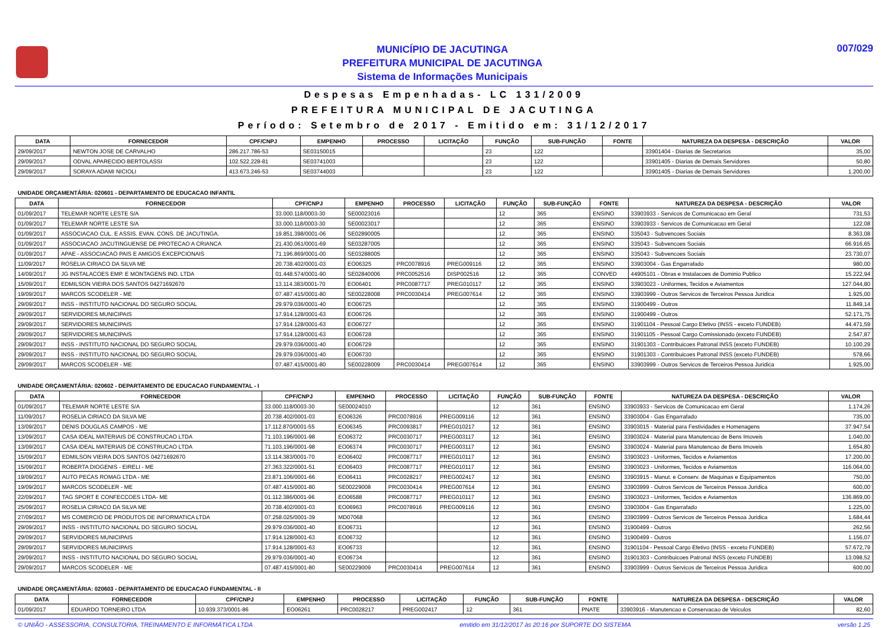MUNICÍPIO DE JACUTINGA
PREFEITURA MUNICIPAL DE JACUTINGA
Sistema de Informações Municipais
007/029
Despesas Empenhadas- LC 131/2009
PREFEITURA MUNICIPAL DE JACUTINGA
Período: Setembro de 2017 - Emitido em: 31/12/2017
| DATA | FORNECEDOR | CPF/CNPJ | EMPENHO | PROCESSO | LICITAÇÃO | FUNÇÃO | SUB-FUNÇÃO | FONTE | NATUREZA DA DESPESA - DESCRIÇÃO | VALOR |
| --- | --- | --- | --- | --- | --- | --- | --- | --- | --- | --- |
| 29/09/2017 | NEWTON JOSE DE CARVALHO | 286.217.786-53 | SE03150015 | | | 23 | 122 | | 33901404 - Diarias de Secretarios | 35,00 |
| 29/09/2017 | ODVAL APARECIDO BERTOLASSI | 102.522.228-81 | SE03741003 | | | 23 | 122 | | 33901405 - Diarias de Demais Servidores | 50,80 |
| 29/09/2017 | SORAYA ADAMI NICIOLI | 413.673.246-53 | SE03744003 | | | 23 | 122 | | 33901405 - Diarias de Demais Servidores | 1.200,00 |
UNIDADE ORÇAMENTÁRIA: 020601 - DEPARTAMENTO DE EDUCACAO INFANTIL
| DATA | FORNECEDOR | CPF/CNPJ | EMPENHO | PROCESSO | LICITAÇÃO | FUNÇÃO | SUB-FUNÇÃO | FONTE | NATUREZA DA DESPESA - DESCRIÇÃO | VALOR |
| --- | --- | --- | --- | --- | --- | --- | --- | --- | --- | --- |
| 01/09/2017 | TELEMAR NORTE LESTE S/A | 33.000.118/0003-30 | SE00023016 | | | 12 | 365 | ENSINO | 33903933 - Servicos de Comunicacao em Geral | 731,53 |
| 01/09/2017 | TELEMAR NORTE LESTE S/A | 33.000.118/0003-30 | SE00023017 | | | 12 | 365 | ENSINO | 33903933 - Servicos de Comunicacao em Geral | 122,08 |
| 01/09/2017 | ASSOCIACAO CUL. E ASSIS. EVAN. CONS. DE JACUTINGA. | 19.851.398/0001-06 | SE02890005 | | | 12 | 365 | ENSINO | 335043 - Subvencoes Sociais | 8.363,08 |
| 01/09/2017 | ASSOCIACAO JACUTINGUENSE DE PROTECAO A CRIANCA | 21.430.061/0001-69 | SE03287005 | | | 12 | 365 | ENSINO | 335043 - Subvencoes Sociais | 66.916,65 |
| 01/09/2017 | APAE - ASSOCIACAO PAIS E AMIGOS EXCEPCIONAIS | 71.196.869/0001-00 | SE03288005 | | | 12 | 365 | ENSINO | 335043 - Subvencoes Sociais | 23.730,07 |
| 11/09/2017 | ROSELIA CIRIACO DA SILVA ME | 20.738.402/0001-03 | EO06325 | PRC0078916 | PREG009116 | 12 | 365 | ENSINO | 33903004 - Gas Engarrafado | 980,00 |
| 14/09/2017 | JG INSTALACOES EMP. E MONTAGENS IND. LTDA | 01.448.574/0001-90 | SE02840006 | PRC0052516 | DISP002516 | 12 | 365 | CONVED | 44905101 - Obras e Instalacoes de Dominio Publico | 15.222,94 |
| 15/09/2017 | EDMILSON VIEIRA DOS SANTOS 04271692670 | 13.114.383/0001-70 | EO06401 | PRC0087717 | PREG010117 | 12 | 365 | ENSINO | 33903023 - Uniformes, Tecidos e Aviamentos | 127.044,80 |
| 19/09/2017 | MARCOS SCODELER - ME | 07.487.415/0001-80 | SE00228008 | PRC0030414 | PREG007614 | 12 | 365 | ENSINO | 33903999 - Outros Servicos de Terceiros Pessoa Juridica | 1.925,00 |
| 29/09/2017 | INSS - INSTITUTO NACIONAL DO SEGURO SOCIAL | 29.979.036/0001-40 | EO06725 | | | 12 | 365 | ENSINO | 31900499 - Outros | 11.849,14 |
| 29/09/2017 | SERVIDORES MUNICIPAIS | 17.914.128/0001-63 | EO06726 | | | 12 | 365 | ENSINO | 31900499 - Outros | 52.171,75 |
| 29/09/2017 | SERVIDORES MUNICIPAIS | 17.914.128/0001-63 | EO06727 | | | 12 | 365 | ENSINO | 31901104 - Pessoal Cargo Efetivo (INSS - exceto FUNDEB) | 44.471,59 |
| 29/09/2017 | SERVIDORES MUNICIPAIS | 17.914.128/0001-63 | EO06728 | | | 12 | 365 | ENSINO | 31901105 - Pessoal Cargo Comissionado (exceto FUNDEB) | 2.547,87 |
| 29/09/2017 | INSS - INSTITUTO NACIONAL DO SEGURO SOCIAL | 29.979.036/0001-40 | EO06729 | | | 12 | 365 | ENSINO | 31901303 - Contribuicoes Patronal INSS (exceto FUNDEB) | 10.100,29 |
| 29/09/2017 | INSS - INSTITUTO NACIONAL DO SEGURO SOCIAL | 29.979.036/0001-40 | EO06730 | | | 12 | 365 | ENSINO | 31901303 - Contribuicoes Patronal INSS (exceto FUNDEB) | 578,66 |
| 29/09/2017 | MARCOS SCODELER - ME | 07.487.415/0001-80 | SE00228009 | PRC0030414 | PREG007614 | 12 | 365 | ENSINO | 33903999 - Outros Servicos de Terceiros Pessoa Juridica | 1.925,00 |
UNIDADE ORÇAMENTÁRIA: 020602 - DEPARTAMENTO DE EDUCACAO FUNDAMENTAL - I
| DATA | FORNECEDOR | CPF/CNPJ | EMPENHO | PROCESSO | LICITAÇÃO | FUNÇÃO | SUB-FUNÇÃO | FONTE | NATUREZA DA DESPESA - DESCRIÇÃO | VALOR |
| --- | --- | --- | --- | --- | --- | --- | --- | --- | --- | --- |
| 01/09/2017 | TELEMAR NORTE LESTE S/A | 33.000.118/0003-30 | SE00024010 | | | 12 | 361 | ENSINO | 33903933 - Servicos de Comunicacao em Geral | 1.174,26 |
| 11/09/2017 | ROSELIA CIRIACO DA SILVA ME | 20.738.402/0001-03 | EO06326 | PRC0078916 | PREG009116 | 12 | 361 | ENSINO | 33903004 - Gas Engarrafado | 735,00 |
| 13/09/2017 | DENIS DOUGLAS CAMPOS - ME | 17.112.870/0001-55 | EO06345 | PRC0093817 | PREG010217 | 12 | 361 | ENSINO | 33903015 - Material para Festividades e Homenagens | 37.947,54 |
| 13/09/2017 | CASA IDEAL MATERIAIS DE CONSTRUCAO LTDA | 71.103.196/0001-98 | EO06372 | PRC0030717 | PREG003117 | 12 | 361 | ENSINO | 33903024 - Material para Manutencao de Bens Imoveis | 1.040,00 |
| 13/09/2017 | CASA IDEAL MATERIAIS DE CONSTRUCAO LTDA | 71.103.196/0001-98 | EO06374 | PRC0030717 | PREG003117 | 12 | 361 | ENSINO | 33903024 - Material para Manutencao de Bens Imoveis | 1.654,80 |
| 15/09/2017 | EDMILSON VIEIRA DOS SANTOS 04271692670 | 13.114.383/0001-70 | EO06402 | PRC0087717 | PREG010117 | 12 | 361 | ENSINO | 33903023 - Uniformes, Tecidos e Aviamentos | 17.200,00 |
| 15/09/2017 | ROBERTA DIOGENIS - EIRELI - ME | 27.363.322/0001-51 | EO06403 | PRC0087717 | PREG010117 | 12 | 361 | ENSINO | 33903023 - Uniformes, Tecidos e Aviamentos | 116.064,00 |
| 19/09/2017 | AUTO PECAS ROMAG LTDA - ME | 23.871.106/0001-66 | EO06411 | PRC0028217 | PREG002417 | 12 | 361 | ENSINO | 33903915 - Manut. e Conserv. de Maquinas e Equipamentos | 750,00 |
| 19/09/2017 | MARCOS SCODELER - ME | 07.487.415/0001-80 | SE00229008 | PRC0030414 | PREG007614 | 12 | 361 | ENSINO | 33903999 - Outros Servicos de Terceiros Pessoa Juridica | 600,00 |
| 22/09/2017 | TAG SPORT E CONFECCOES LTDA- ME | 01.112.386/0001-96 | EO06588 | PRC0087717 | PREG010117 | 12 | 361 | ENSINO | 33903023 - Uniformes, Tecidos e Aviamentos | 136.869,00 |
| 25/09/2017 | ROSELIA CIRIACO DA SILVA ME | 20.738.402/0001-03 | EO06963 | PRC0078916 | PREG009116 | 12 | 361 | ENSINO | 33903004 - Gas Engarrafado | 1.225,00 |
| 27/09/2017 | MS COMERCIO DE PRODUTOS DE INFORMATICA LTDA | 07.258.025/0001-39 | MD07068 | | | 12 | 361 | ENSINO | 33903999 - Outros Servicos de Terceiros Pessoa Juridica | 1.684,44 |
| 29/09/2017 | INSS - INSTITUTO NACIONAL DO SEGURO SOCIAL | 29.979.036/0001-40 | EO06731 | | | 12 | 361 | ENSINO | 31900499 - Outros | 262,56 |
| 29/09/2017 | SERVIDORES MUNICIPAIS | 17.914.128/0001-63 | EO06732 | | | 12 | 361 | ENSINO | 31900499 - Outros | 1.156,07 |
| 29/09/2017 | SERVIDORES MUNICIPAIS | 17.914.128/0001-63 | EO06733 | | | 12 | 361 | ENSINO | 31901104 - Pessoal Cargo Efetivo (INSS - exceto FUNDEB) | 57.672,79 |
| 29/09/2017 | INSS - INSTITUTO NACIONAL DO SEGURO SOCIAL | 29.979.036/0001-40 | EO06734 | | | 12 | 361 | ENSINO | 31901303 - Contribuicoes Patronal INSS (exceto FUNDEB) | 13.098,52 |
| 29/09/2017 | MARCOS SCODELER - ME | 07.487.415/0001-80 | SE00229009 | PRC0030414 | PREG007614 | 12 | 361 | ENSINO | 33903999 - Outros Servicos de Terceiros Pessoa Juridica | 600,00 |
UNIDADE ORÇAMENTÁRIA: 020603 - DEPARTAMENTO DE EDUCACAO FUNDAMENTAL - II
| DATA | FORNECEDOR | CPF/CNPJ | EMPENHO | PROCESSO | LICITAÇÃO | FUNÇÃO | SUB-FUNÇÃO | FONTE | NATUREZA DA DESPESA - DESCRIÇÃO | VALOR |
| --- | --- | --- | --- | --- | --- | --- | --- | --- | --- | --- |
| 01/09/2017 | EDUARDO TORNEIRO LTDA | 10.939.373/0001-86 | EO06261 | PRC0028217 | PREG002417 | 12 | 361 | PNATE | 33903916 - Manutencao e Conservacao de Veiculos | 82,60 |
© UNIÃO - ASSESSORIA, CONSULTORIA, TREINAMENTO E INFORMÁTICA LTDA emitido em 31/12/2017 às 20:16 por SUPORTE DO SISTEMA versão 1.25